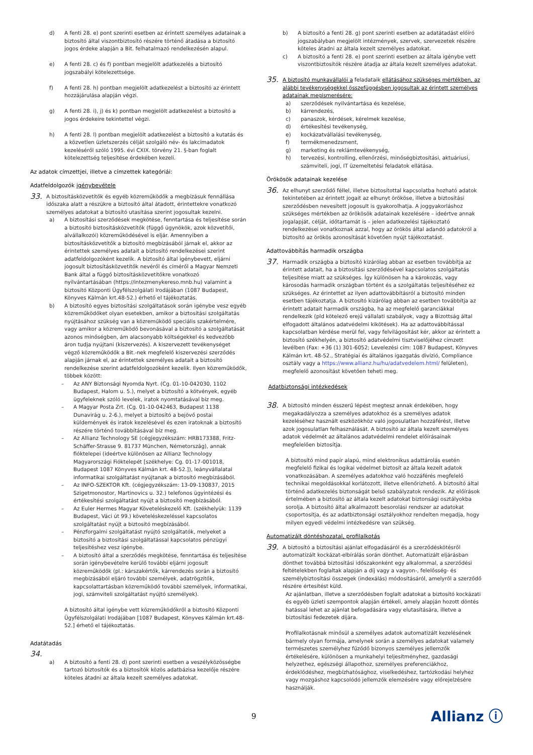d) A fenti 28. e) pont szerinti esetben az érintett személyes adatainak a biztosító által viszontbiztosító részére történő átadása a biztosító jogos érdeke alapján a Bit. felhatalmazó rendelkezésén alapul.
e) A fenti 28. c) és f) pontban megjelölt adatkezelés a biztosító jogszabályi kötelezettsége.
f) A fenti 28. h) pontban megjelölt adatkezelést a biztosító az érintett hozzájárulása alapján végzi.
g) A fenti 28. i), j) és k) pontban megjelölt adatkezelést a biztosító a jogos érdekeire tekintettel végzi.
h) A fenti 28. l) pontban megjelölt adatkezelést a biztosító a kutatás és a közvetlen üzletszerzés célját szolgáló név- és lakcímadatok kezeléséről szóló 1995. évi CXIX. törvény 21. §-ban foglalt kötelezettség teljesítése érdekében kezeli.
Az adatok címzettjei, illetve a címzettek kategóriái:
Adatfeldolgozók igénybevétele
33.
A biztosításközvetítők és egyéb közreműködők a megbízásuk fennállása időszaka alatt a részükre a biztosító által átadott, érintettekre vonatkozó személyes adatokat a biztosító utasítása szerint jogosultak kezelni.
a) A biztosítási szerződések megkötése, fenntartása és teljesítése során a biztosító biztosításközvetítők (függő ügynökök, azok közvetítői, alvállalkozói) közreműködésével is eljár. Amennyiben a biztosításközvetítők a biztosító megbízásából járnak el, akkor az érintettek személyes adatait a biztosító rendelkezései szerint adatfeldolgozóként kezelik. A biztosító által igénybevett, eljárni jogosult biztosításközvetítők nevéről és címéről a Magyar Nemzeti Bank által a függő biztosításközvetítőkre vonatkozó nyilvántartásában (https://intezmenykereso.mnb.hu) valamint a biztosító Központi Ügyfélszolgálati Irodájában (1087 Budapest, Könyves Kálmán krt.48-52.) érhető el tájékoztatás.
b) A biztosító egyes biztosítási szolgáltatások során igénybe vesz egyéb közreműködőket olyan esetekben, amikor a biztosítási szolgáltatás nyújtásához szükség van a közreműködő speciális szakértelmére, vagy amikor a közreműködő bevonásával a biztosító a szolgáltatását azonos minőségben, ám alacsonyabb költségekkel és kedvezőbb áron tudja nyújtani (kiszervezés). A kiszervezett tevékenységet végző közreműködők a Bit.-nek megfelelő kiszervezési szerződés alapján járnak el, az érintettek személyes adatait a biztosító rendelkezése szerint adatfeldolgozóként kezelik. Ilyen közreműködők, többek között:
– Az ANY Biztonsági Nyomda Nyrt. (Cg. 01-10-042030, 1102 Budapest, Halom u. 5.), melyet a biztosító a kötvények, egyéb ügyfeleknek szóló levelek, iratok nyomtatásával bíz meg.
– A Magyar Posta Zrt. (Cg. 01-10-042463, Budapest 1138 Dunavirág u. 2-6.), melyet a biztosító a bejövő postai küldemények és iratok kezelésével és ezen iratoknak a biztosító részére történő továbbításával bíz meg.
– Az Allianz Technology SE (cégjegyzékszám: HRB173388, Fritz-Schäffer-Strasse 9. 81737 München, Németország), annak fióktelepei (ideértve különösen az Allianz Technology Magyarországi Fióktelepét [székhelye: Cg. 01-17-001018, Budapest 1087 Könyves Kálmán krt. 48-52.]), leányvállalatai informatikai szolgáltatást nyújtanak a biztosító megbízásából.
– Az INFO-SZEKTOR Kft. (cégjegyzékszám: 13-09-130837, 2015 Szigetmonostor, Martinovics u. 32.) telefonos ügyintézési és értékesítési szolgáltatást nyújt a biztosító megbízásából.
– Az Euler Hermes Magyar Követeléskezelő Kft. (székhelyük: 1139 Budapest, Váci út 99.) követeléskezeléssel kapcsolatos szolgáltatást nyújt a biztosító megbízásából.
– Pénzforgalmi szolgáltatást nyújtó szolgáltatók, melyeket a biztosító a biztosítási szolgáltatással kapcsolatos pénzügyi teljesítéshez vesz igénybe.
– A biztosító által a szerződés megkötése, fenntartása és teljesítése során igénybevételre kerülő további eljárni jogosult közreműködők (pl.: kárszakértők, kárrendezés során a biztosító megbízásából eljáró további személyek, adatrögzítők, kapcsolattartásban közreműködő további személyek, informatikai, jogi, számviteli szolgáltatást nyújtó személyek).
A biztosító által igénybe vett közreműködőkről a biztosító Központi Ügyfélszolgálati Irodájában [1087 Budapest, Könyves Kálmán krt.48-52.] érhető el tájékoztatás.
Adatátadás
34.
a) A biztosító a fenti 28. d) pont szerinti esetben a veszélyközösségbe tartozó biztosítók és a biztosítók közös adatbázisa kezelője részére köteles átadni az általa kezelt személyes adatokat.
b) A biztosító a fenti 28. g) pont szerinti esetben az adatátadást előíró jogszabályban megjelölt intézmények, szervek, szervezetek részére köteles átadni az általa kezelt személyes adatokat.
c) A biztosító a fenti 28. e) pont szerinti esetben az általa igénybe vett viszontbiztosítók részére átadja az általa kezelt személyes adatokat.
35.
A biztosító munkavállalói a feladataik ellátásához szükséges mértékben, az alábbi tevékenységekkel összefüggésben jogosultak az érintett személyes adatainak megismerésére:
a) szerződések nyilvántartása és kezelése,
b) kárrendezés,
c) panaszok, kérdések, kérelmek kezelése,
d) értékesítési tevékenység,
e) kockázatvállalási tevékenység,
f) termékmenedzsment,
g) marketing és reklámtevékenység,
h) tervezési, kontrolling, ellenőrzési, minőségbiztosítási, aktuáriusi, számviteli, jogi, IT üzemeltetési feladatok ellátása.
Örökösök adatainak kezelése
36.
Az elhunyt szerződő féllel, illetve biztosítottal kapcsolatba hozható adatok tekintetében az érintett jogait az elhunyt örököse, illetve a biztosítási szerződésben nevesített jogosult is gyakorolhatja. A joggyakorláshoz szükséges mértékben az örökösök adatainak kezelésére – ideértve annak jogalapját, célját, időtartamát is – jelen adatkezelési tájékoztató rendelkezései vonatkoznak azzal, hogy az örökös által adandó adatokról a biztosító az örökös azonosítását követően nyújt tájékoztatást.
Adattovábbítás harmadik országba
37.
Harmadik országba a biztosító kizárólag abban az esetben továbbítja az érintett adatait, ha a biztosítási szerződésével kapcsolatos szolgáltatás teljesítése miatt az szükséges. Így különösen ha a károkozás, vagy károsodás harmadik országban történt és a szolgáltatás teljesítéséhez ez szükséges. Az érintettet az ilyen adattovábbításról a biztosító minden esetben tájékoztatja. A biztosító kizárólag abban az esetben továbbítja az érintett adatait harmadik országba, ha az megfelelő garanciákkal rendelkezik (pld kötelező erejű vállalati szabályok, vagy a Bizottság által elfogadott általános adatvédelmi kikötések). Ha az adattovábbítással kapcsolatban kérdése merül fel, vagy felvilágosítást kér, akkor az érintett a biztosító székhelyén, a biztosító adatvédelmi tisztviselőjéhez címzett levélben (Fax: +36 (1) 301-6052; Levelezési cím: 1087 Budapest, Könyves Kálmán krt. 48-52., Stratégiai és általános igazgatás divízió, Compliance osztály vagy a https://www.allianz.hu/hu/adatvedelem.html/ felületen), megfelelő azonosítást követően teheti meg.
Adatbiztonsági intézkedések
38.
A biztosító minden ésszerű lépést megtesz annak érdekében, hogy megakadályozza a személyes adatokhoz és a személyes adatok kezeléséhez használt eszközökhöz való jogosulatlan hozzáférést, illetve azok jogosulatlan felhasználását. A biztosító az általa kezelt személyes adatok védelmét az általános adatvédelmi rendelet előírásainak megfelelően biztosítja.
A biztosító mind papír alapú, mind elektronikus adattárolás esetén megfelelő fizikai és logikai védelmet biztosít az általa kezelt adatok vonatkozásában. A személyes adatokhoz való hozzáférés megfelelő technikai megoldásokkal korlátozott, illetve ellenőrizhető. A biztosító által történő adatkezelés biztonságát belső szabályzatok rendezik. Az előírások értelmében a biztosító az általa kezelt adatokat biztonsági osztályokba sorolja. A biztosító által alkalmazott besorolási rendszer az adatokat csoportosítja, és az adatbiztonsági osztályokhoz rendelten megadja, hogy milyen egyedi védelmi intézkedésre van szükség.
Automatizált döntéshozatal, profilalkotás
39.
A biztosító a biztosítási ajánlat elfogadásáról és a szerződéskötésről automatizált kockázat-elbírálás során dönthet. Automatizált eljárásban dönthet továbbá biztosítási időszakonként egy alkalommal, a szerződési feltételekben foglaltak alapján a díj vagy a vagyon-, felelősség- és személybiztosítási összegek (indexálás) módosításáról, amelyről a szerződő részére értesítést küld.
Az ajánlatban, illetve a szerződésben foglalt adatokat a biztosító kockázati és egyéb üzleti szempontok alapján értékeli, amely alapján hozott döntés hatással lehet az ajánlat befogadására vagy elutasítására, illetve a biztosítási fedezetek díjára.
Profilalkotásnak minősül a személyes adatok automatizált kezelésének bármely olyan formája, amelynek során a személyes adatokat valamely természetes személyhez fűződő bizonyos személyes jellemzők értékelésére, különösen a munkahelyi teljesítményhez, gazdasági helyzethez, egészségi állapothoz, személyes preferenciákhoz, érdeklődéshez, megbízhatósághoz, viselkedéshez, tartózkodási helyhez vagy mozgáshoz kapcsolódó jellemzők elemzésére vagy előrejelzésére használják.
9 Allianz ⓘ